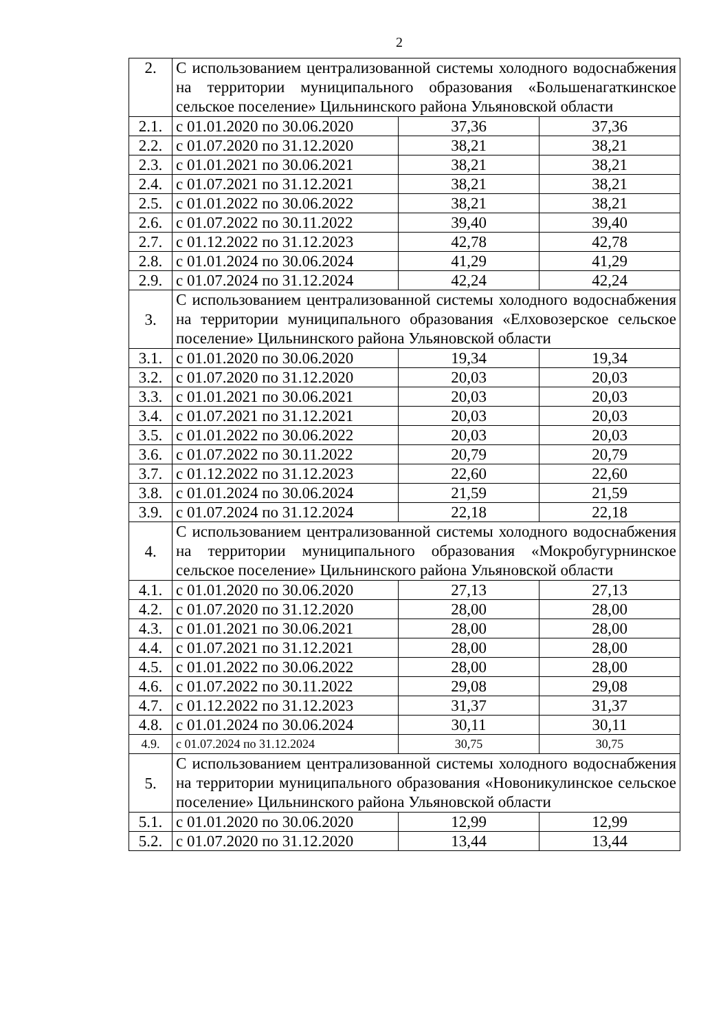2
| 2. | С использованием централизованной системы холодного водоснабжения на территории муниципального образования «Большенагаткинское сельское поселение» Цильнинского района Ульяновской области | | |
| 2.1. | с 01.01.2020 по 30.06.2020 | 37,36 | 37,36 |
| 2.2. | с 01.07.2020 по 31.12.2020 | 38,21 | 38,21 |
| 2.3. | с 01.01.2021 по 30.06.2021 | 38,21 | 38,21 |
| 2.4. | с 01.07.2021 по 31.12.2021 | 38,21 | 38,21 |
| 2.5. | с 01.01.2022 по 30.06.2022 | 38,21 | 38,21 |
| 2.6. | с 01.07.2022 по 30.11.2022 | 39,40 | 39,40 |
| 2.7. | с 01.12.2022 по 31.12.2023 | 42,78 | 42,78 |
| 2.8. | с 01.01.2024 по 30.06.2024 | 41,29 | 41,29 |
| 2.9. | с 01.07.2024 по 31.12.2024 | 42,24 | 42,24 |
| 3. | С использованием централизованной системы холодного водоснабжения на территории муниципального образования «Елховозерское сельское поселение» Цильнинского района Ульяновской области | | |
| 3.1. | с 01.01.2020 по 30.06.2020 | 19,34 | 19,34 |
| 3.2. | с 01.07.2020 по 31.12.2020 | 20,03 | 20,03 |
| 3.3. | с 01.01.2021 по 30.06.2021 | 20,03 | 20,03 |
| 3.4. | с 01.07.2021 по 31.12.2021 | 20,03 | 20,03 |
| 3.5. | с 01.01.2022 по 30.06.2022 | 20,03 | 20,03 |
| 3.6. | с 01.07.2022 по 30.11.2022 | 20,79 | 20,79 |
| 3.7. | с 01.12.2022 по 31.12.2023 | 22,60 | 22,60 |
| 3.8. | с 01.01.2024 по 30.06.2024 | 21,59 | 21,59 |
| 3.9. | с 01.07.2024 по 31.12.2024 | 22,18 | 22,18 |
| 4. | С использованием централизованной системы холодного водоснабжения на территории муниципального образования «Мокробугурнинское сельское поселение» Цильнинского района Ульяновской области | | |
| 4.1. | с 01.01.2020 по 30.06.2020 | 27,13 | 27,13 |
| 4.2. | с 01.07.2020 по 31.12.2020 | 28,00 | 28,00 |
| 4.3. | с 01.01.2021 по 30.06.2021 | 28,00 | 28,00 |
| 4.4. | с 01.07.2021 по 31.12.2021 | 28,00 | 28,00 |
| 4.5. | с 01.01.2022 по 30.06.2022 | 28,00 | 28,00 |
| 4.6. | с 01.07.2022 по 30.11.2022 | 29,08 | 29,08 |
| 4.7. | с 01.12.2022 по 31.12.2023 | 31,37 | 31,37 |
| 4.8. | с 01.01.2024 по 30.06.2024 | 30,11 | 30,11 |
| 4.9. | с 01.07.2024 по 31.12.2024 | 30,75 | 30,75 |
| 5. | С использованием централизованной системы холодного водоснабжения на территории муниципального образования «Новоникулинское сельское поселение» Цильнинского района Ульяновской области | | |
| 5.1. | с 01.01.2020 по 30.06.2020 | 12,99 | 12,99 |
| 5.2. | с 01.07.2020 по 31.12.2020 | 13,44 | 13,44 |